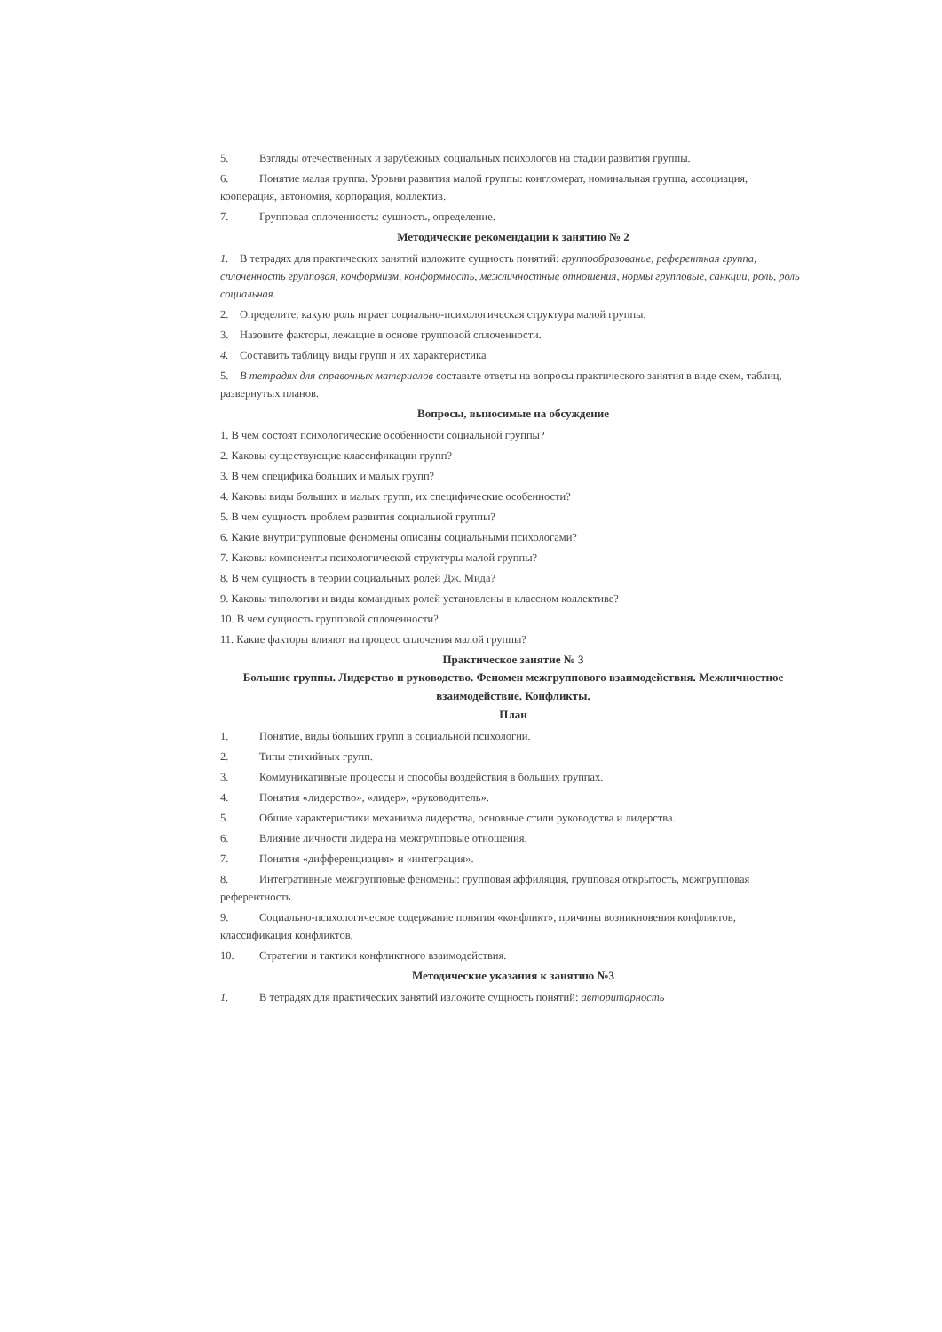5. Взгляды отечественных и зарубежных социальных психологов на стадии развития группы.
6. Понятие малая группа. Уровни развития малой группы: конгломерат, номинальная группа, ассоциация, кооперация, автономия, корпорация, коллектив.
7. Групповая сплоченность: сущность, определение.
Методические рекомендации к занятию № 2
1. В тетрадях для практических занятий изложите сущность понятий: группообразование, референтная группа, сплоченность групповая, конформизм, конформность, межличностные отношения, нормы групповые, санкции, роль, роль социальная.
2. Определите, какую роль играет социально-психологическая структура малой группы.
3. Назовите факторы, лежащие в основе групповой сплоченности.
4. Составить таблицу виды групп и их характеристика
5. В тетрадях для справочных материалов составьте ответы на вопросы практического занятия в виде схем, таблиц, развернутых планов.
Вопросы, выносимые на обсуждение
1. В чем состоят психологические особенности социальной группы?
2. Каковы существующие классификации групп?
3. В чем специфика больших и малых групп?
4. Каковы виды больших и малых групп, их специфические особенности?
5. В чем сущность проблем развития социальной группы?
6. Какие внутригрупповые феномены описаны социальными психологами?
7. Каковы компоненты психологической структуры малой группы?
8. В чем сущность в теории социальных ролей Дж. Мида?
9. Каковы типологии и виды командных ролей установлены в классном коллективе?
10. В чем сущность групповой сплоченности?
11. Какие факторы влияют на процесс сплочения малой группы?
Практическое занятие № 3
Большие группы. Лидерство и руководство. Феномен межгруппового взаимодействия. Межличностное взаимодействие. Конфликты.
План
1. Понятие, виды больших групп в социальной психологии.
2. Типы стихийных групп.
3. Коммуникативные процессы и способы воздействия в больших группах.
4. Понятия «лидерство», «лидер», «руководитель».
5. Общие характеристики механизма лидерства, основные стили руководства и лидерства.
6. Влияние личности лидера на межгрупповые отношения.
7. Понятия «дифференциация» и «интеграция».
8. Интегративные межгрупповые феномены: групповая аффиляция, групповая открытость, межгрупповая референтность.
9. Социально-психологическое содержание понятия «конфликт», причины возникновения конфликтов, классификация конфликтов.
10. Стратегии и тактики конфликтного взаимодействия.
Методические указания к занятию №3
1. В тетрадях для практических занятий изложите сущность понятий: авторитарность